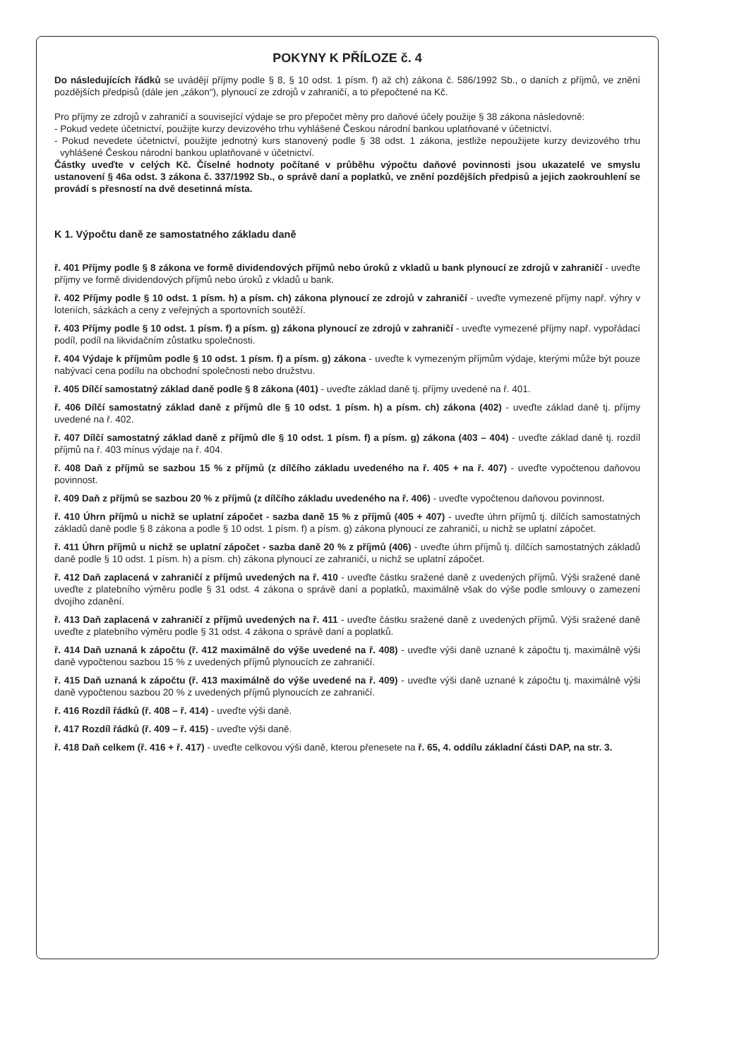POKYNY K PŘÍLOZE č. 4
Do následujících řádků se uvádějí příjmy podle § 8, § 10 odst. 1 písm. f) až ch) zákona č. 586/1992 Sb., o daních z příjmů, ve znění pozdějších předpisů (dále jen „zákon“), plynoucí ze zdrojů v zahraničí, a to přepočtené na Kč.
Pro příjmy ze zdrojů v zahraničí a související výdaje se pro přepočet měny pro daňové účely použije § 38 zákona následovně:
- Pokud vedete účetnictví, použijte kurzy devizového trhu vyhlášené Českou národní bankou uplatňované v účetnictví.
- Pokud nevedete účetnictví, použijte jednotný kurs stanovený podle § 38 odst. 1 zákona, jestliže nepoužijete kurzy devizového trhu vyhlášené Českou národní bankou uplatňované v účetnictví.
Částky uveďte v celých Kč. Číselné hodnoty počítané v průběhu výpočtu daňové povinnosti jsou ukazatelé ve smyslu ustanovení § 46a odst. 3 zákona č. 337/1992 Sb., o správě daní a poplatků, ve znění pozdějších předpisů a jejich zaokrouhlení se provádí s přesností na dvě desetinná místa.
K 1. Výpočtu daně ze samostatného základu daně
ř. 401 Příjmy podle § 8 zákona ve formě dividendových příjmů nebo úroků z vkladů u bank plynoucí ze zdrojů v zahraničí - uveďte příjmy ve formě dividendových příjmů nebo úroků z vkladů u bank.
ř. 402 Příjmy podle § 10 odst. 1 písm. h) a písm. ch) zákona plynoucí ze zdrojů v zahraničí - uveďte vymezené příjmy např. výhry v loteriích, sázkách a ceny z veřejných a sportovních soutěží.
ř. 403 Příjmy podle § 10 odst. 1 písm. f) a písm. g) zákona plynoucí ze zdrojů v zahraničí - uveďte vymezené příjmy např. vypořádací podíl, podíl na likvidačním zůstatku společnosti.
ř. 404 Výdaje k příjmům podle § 10 odst. 1 písm. f) a písm. g) zákona - uveďte k vymezeným příjmům výdaje, kterými může být pouze nabývací cena podílu na obchodní společnosti nebo družstvu.
ř. 405 Dílčí samostatný základ daně podle § 8 zákona (401) - uveďte základ daně tj. příjmy uvedené na ř. 401.
ř. 406 Dílčí samostatný základ daně z příjmů dle § 10 odst. 1 písm. h) a písm. ch) zákona (402) - uveďte základ daně tj. příjmy uvedené na ř. 402.
ř. 407 Dílčí samostatný základ daně z příjmů dle § 10 odst. 1 písm. f) a písm. g) zákona (403 – 404) - uveďte základ daně tj. rozdíl příjmů na ř. 403 mínus výdaje na ř. 404.
ř. 408 Daň z příjmů se sazbou 15 % z příjmů (z dílčího základu uvedeného na ř. 405 + na ř. 407) - uveďte vypočtenou daňovou povinnost.
ř. 409 Daň z příjmů se sazbou 20 % z příjmů (z dílčího základu uvedeného na ř. 406) - uveďte vypočtenou daňovou povinnost.
ř. 410 Úhrn příjmů u nichž se uplatní zápočet - sazba daně 15 % z příjmů (405 + 407) - uveďte úhrn příjmů tj. dílčích samostatných základů daně podle § 8 zákona a podle § 10 odst. 1 písm. f) a písm. g) zákona plynoucí ze zahraničí, u nichž se uplatní zápočet.
ř. 411 Úhrn příjmů u nichž se uplatní zápočet - sazba daně 20 % z příjmů (406) - uveďte úhrn příjmů tj. dílčích samostatných základů daně podle § 10 odst. 1 písm. h) a písm. ch) zákona plynoucí ze zahraničí, u nichž se uplatní zápočet.
ř. 412 Daň zaplacená v zahraničí z příjmů uvedených na ř. 410 - uveďte částku sražené daně z uvedených příjmů. Výši sražené daně uveďte z platebního výměru podle § 31 odst. 4 zákona o správě daní a poplatků, maximálně však do výše podle smlouvy o zamezení dvojího zdanění.
ř. 413 Daň zaplacená v zahraničí z příjmů uvedených na ř. 411 - uveďte částku sražené daně z uvedených příjmů. Výši sražené daně uveďte z platebního výměru podle § 31 odst. 4 zákona o správě daní a poplatků.
ř. 414 Daň uznaná k zápočtu (ř. 412 maximálně do výše uvedené na ř. 408) - uveďte výši daně uznané k zápočtu tj. maximálně výši daně vypočtenou sazbou 15 % z uvedených příjmů plynoucích ze zahraničí.
ř. 415 Daň uznaná k zápočtu (ř. 413 maximálně do výše uvedené na ř. 409) - uveďte výši daně uznané k zápočtu tj. maximálně výši daně vypočtenou sazbou 20 % z uvedených příjmů plynoucích ze zahraničí.
ř. 416 Rozdíl řádků (ř. 408 – ř. 414) - uveďte výši daně.
ř. 417 Rozdíl řádků (ř. 409 – ř. 415) - uveďte výši daně.
ř. 418 Daň celkem (ř. 416 + ř. 417) - uveďte celkovou výši daně, kterou přenesete na ř. 65, 4. oddílu základní části DAP, na str. 3.